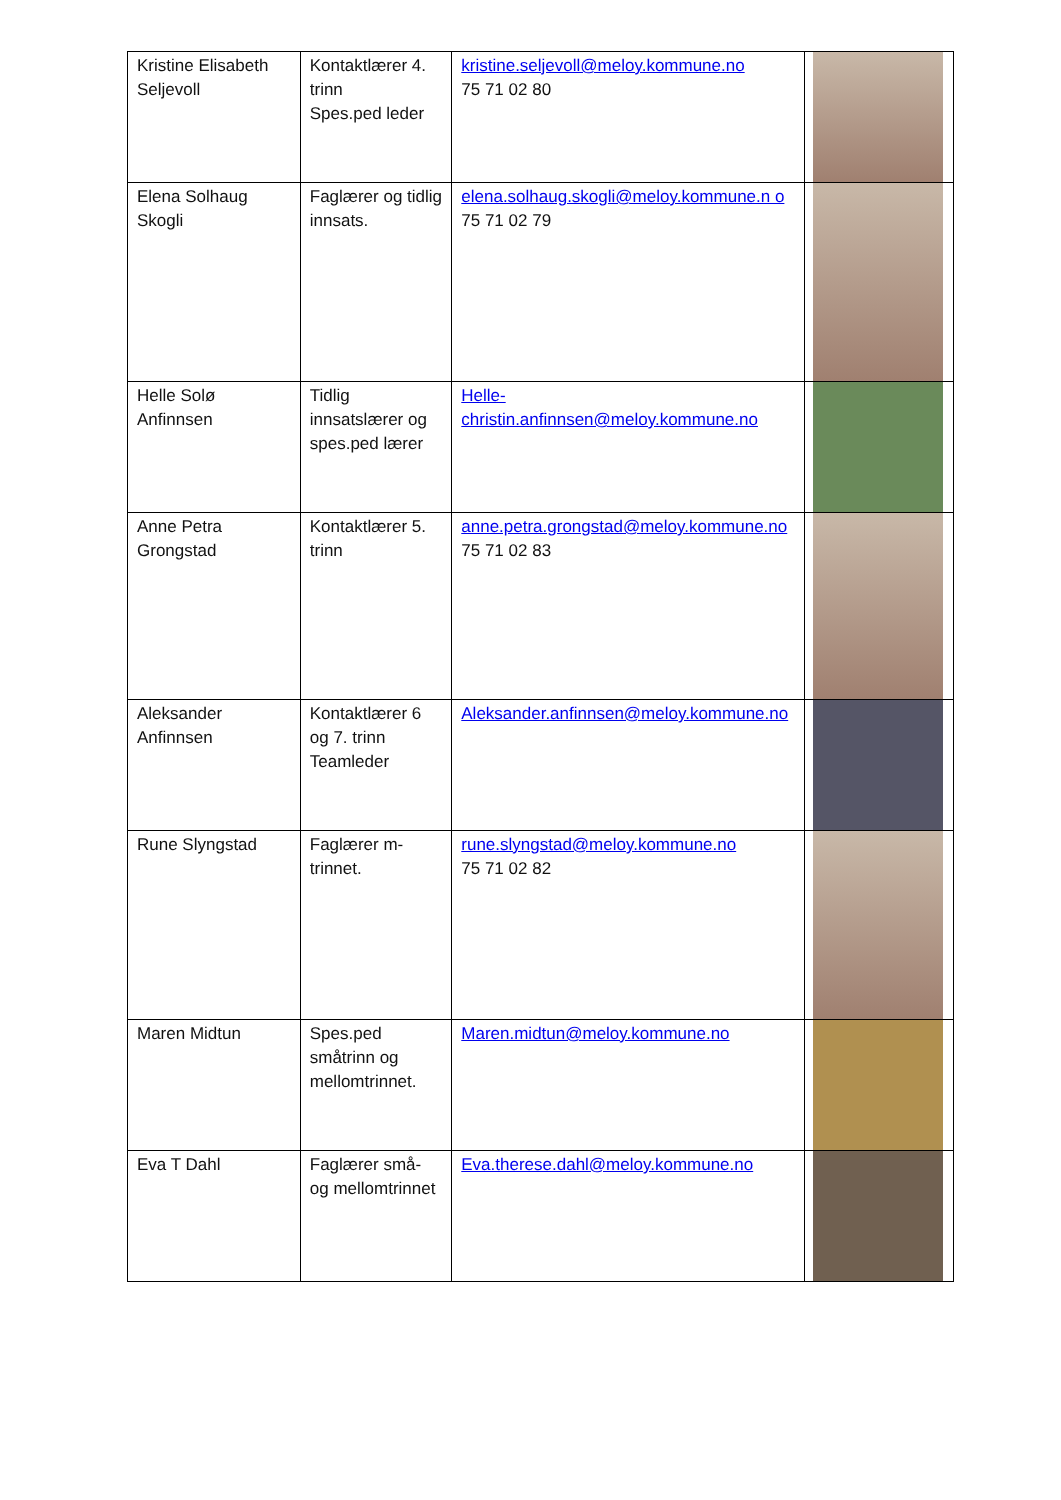| Kristine Elisabeth Seljevoll | Kontaktlærer 4. trinn Spes.ped leder | kristine.seljevoll@meloy.kommune.no 75 71 02 80 | |
| Elena Solhaug Skogli | Faglærer og tidlig innsats. | elena.solhaug.skogli@meloy.kommune.n o 75 71 02 79 | |
| Helle Solø Anfinnsen | Tidlig innsatslærer og spes.ped lærer | Helle-christin.anfinnsen@meloy.kommune.no | |
| Anne Petra Grongstad | Kontaktlærer 5. trinn | anne.petra.grongstad@meloy.kommune.no 75 71 02 83 | |
| Aleksander Anfinnsen | Kontaktlærer 6 og 7. trinn Teamleder | Aleksander.anfinnsen@meloy.kommune.no | |
| Rune Slyngstad | Faglærer m-trinnet. | rune.slyngstad@meloy.kommune.no 75 71 02 82 | |
| Maren Midtun | Spes.ped småtrinn og mellomtrinnet. | Maren.midtun@meloy.kommune.no | |
| Eva T Dahl | Faglærer små- og mellomtrinnet | Eva.therese.dahl@meloy.kommune.no | |